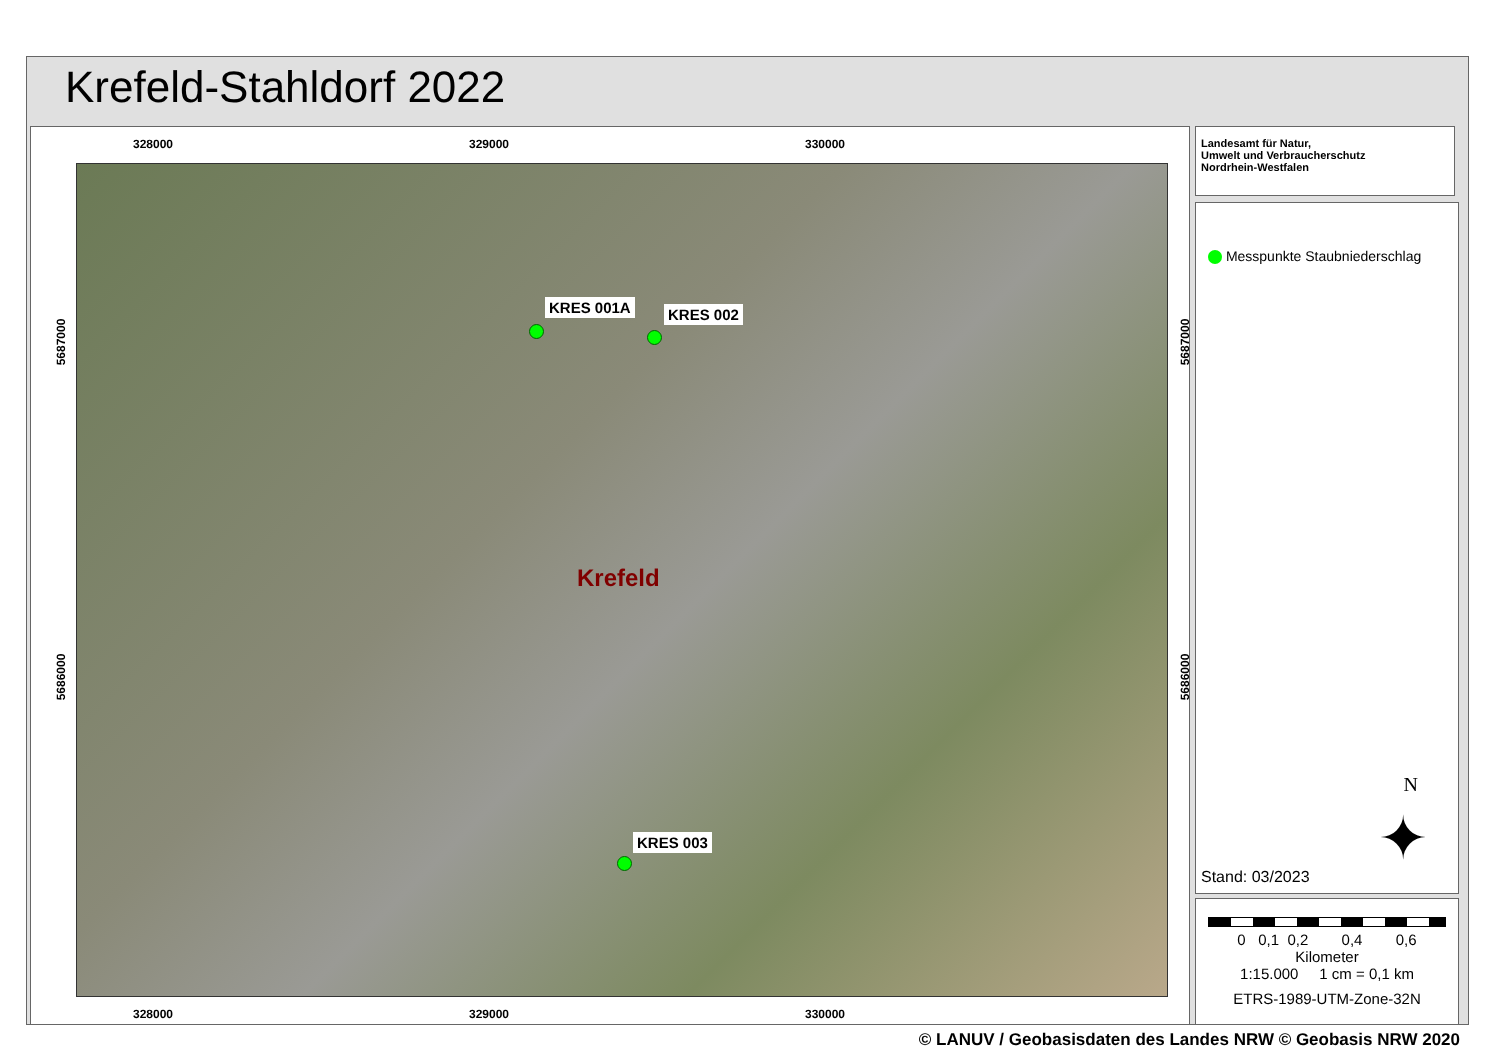Krefeld-Stahldorf 2022
328000 329000 330000
KRES 001A KRES 002
Krefeld
KRES 003
5687000
5686000
5687000
5686000
328000 329000 330000
Landesamt für Natur,
Umwelt und Verbraucherschutz
Nordrhein-Westfalen
Messpunkte Staubniederschlag
N
✦
Stand: 03/2023
0 0,1 0,2 0,4 0,6
Kilometer
1:15.000 1 cm = 0,1 km
ETRS-1989-UTM-Zone-32N
© LANUV / Geobasisdaten des Landes NRW © Geobasis NRW 2020